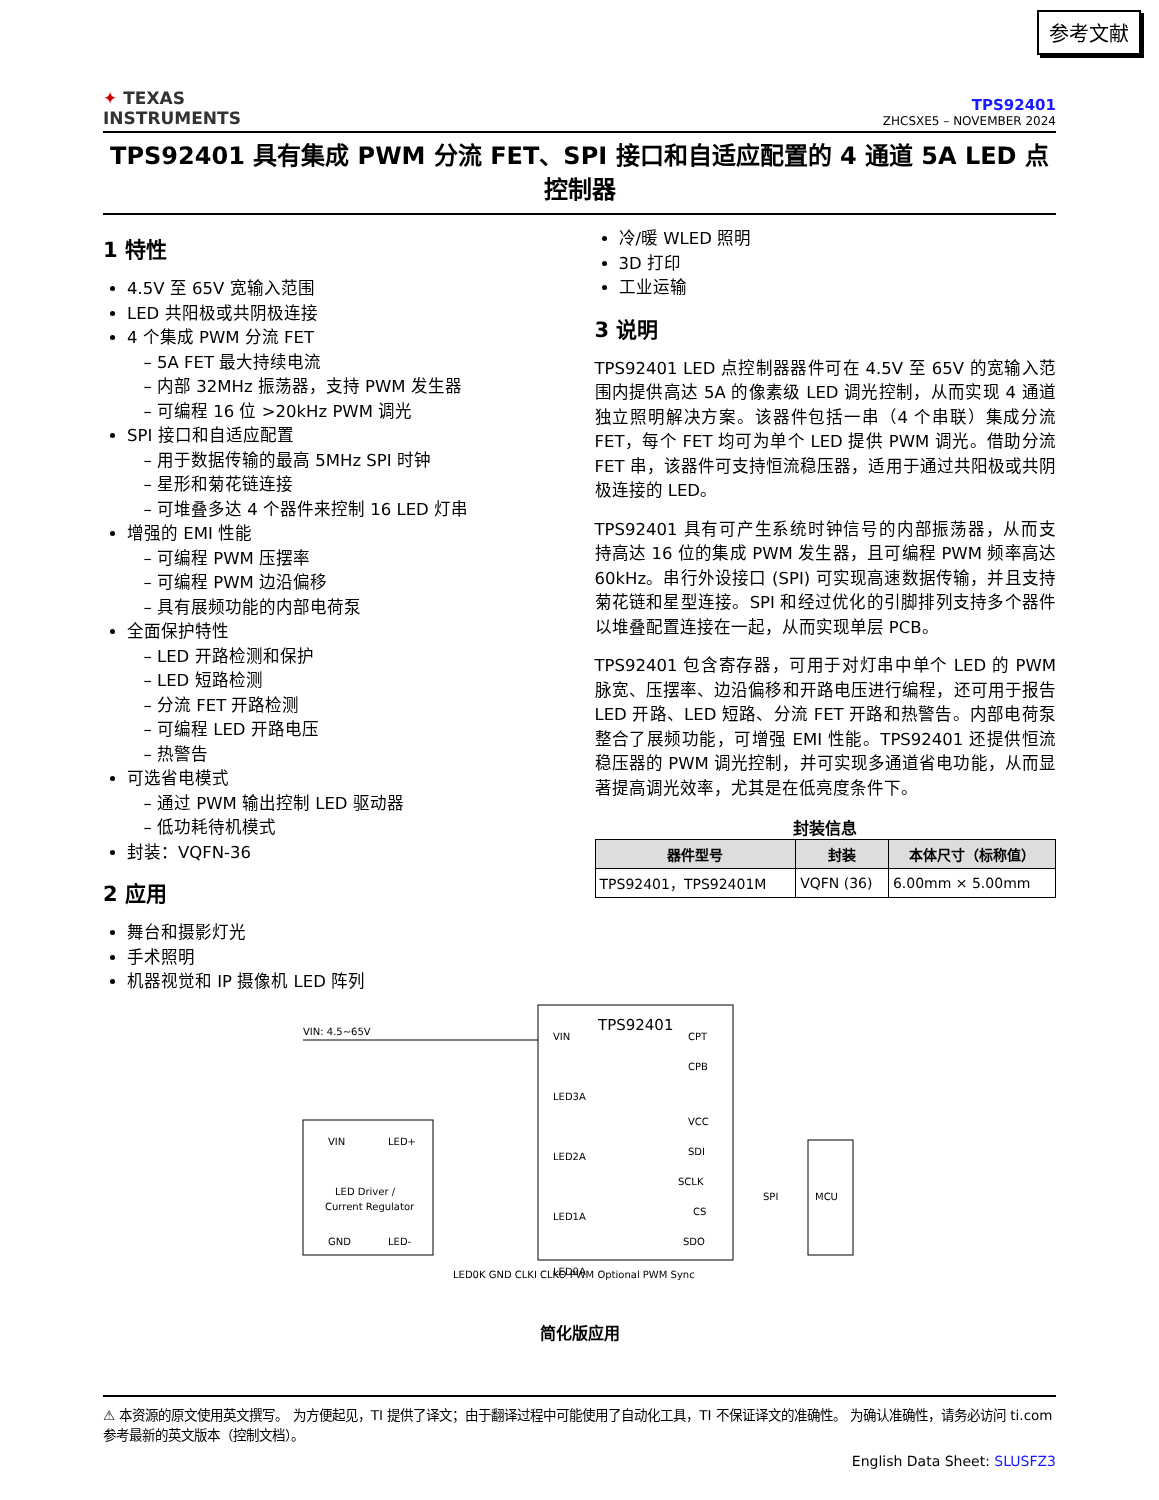参考文献
✦ TEXAS
INSTRUMENTS
TPS92401
ZHCSXE5 – NOVEMBER 2024
TPS92401 具有集成 PWM 分流 FET、SPI 接口和自适应配置的 4 通道 5A LED 点控制器
1 特性
4.5V 至 65V 宽输入范围
LED 共阳极或共阴极连接
4 个集成 PWM 分流 FET
5A FET 最大持续电流
内部 32MHz 振荡器，支持 PWM 发生器
可编程 16 位 >20kHz PWM 调光
SPI 接口和自适应配置
用于数据传输的最高 5MHz SPI 时钟
星形和菊花链连接
可堆叠多达 4 个器件来控制 16 LED 灯串
增强的 EMI 性能
可编程 PWM 压摆率
可编程 PWM 边沿偏移
具有展频功能的内部电荷泵
全面保护特性
LED 开路检测和保护
LED 短路检测
分流 FET 开路检测
可编程 LED 开路电压
热警告
可选省电模式
通过 PWM 输出控制 LED 驱动器
低功耗待机模式
封装：VQFN-36
2 应用
舞台和摄影灯光
手术照明
机器视觉和 IP 摄像机 LED 阵列
冷/暖 WLED 照明
3D 打印
工业运输
3 说明
TPS92401 LED 点控制器器件可在 4.5V 至 65V 的宽输入范围内提供高达 5A 的像素级 LED 调光控制，从而实现 4 通道独立照明解决方案。该器件包括一串（4 个串联）集成分流 FET，每个 FET 均可为单个 LED 提供 PWM 调光。借助分流 FET 串，该器件可支持恒流稳压器，适用于通过共阳极或共阴极连接的 LED。
TPS92401 具有可产生系统时钟信号的内部振荡器，从而支持高达 16 位的集成 PWM 发生器，且可编程 PWM 频率高达 60kHz。串行外设接口 (SPI) 可实现高速数据传输，并且支持菊花链和星型连接。SPI 和经过优化的引脚排列支持多个器件以堆叠配置连接在一起，从而实现单层 PCB。
TPS92401 包含寄存器，可用于对灯串中单个 LED 的 PWM 脉宽、压摆率、边沿偏移和开路电压进行编程，还可用于报告 LED 开路、LED 短路、分流 FET 开路和热警告。内部电荷泵整合了展频功能，可增强 EMI 性能。TPS92401 还提供恒流稳压器的 PWM 调光控制，并可实现多通道省电功能，从而显著提高调光效率，尤其是在低亮度条件下。
封装信息
| 器件型号 | 封装 | 本体尺寸（标称值） |
| --- | --- | --- |
| TPS92401，TPS92401M | VQFN (36) | 6.00mm × 5.00mm |
TPS92401
VIN: 4.5~65V
VIN
LED+
LED Driver /
Current Regulator
GND
LED-
VIN
LED3A
LED2A
LED1A
LED0A
CPT
CPB
VCC
SDI
SCLK
CS
SDO
MCU
SPI
LED0K GND CLKI CLKO PWM Optional PWM Sync
简化版应用
⚠ 本资源的原文使用英文撰写。 为方便起见，TI 提供了译文；由于翻译过程中可能使用了自动化工具，TI 不保证译文的准确性。 为确认准确性，请务必访问 ti.com 参考最新的英文版本（控制文档）。
English Data Sheet: SLUSFZ3